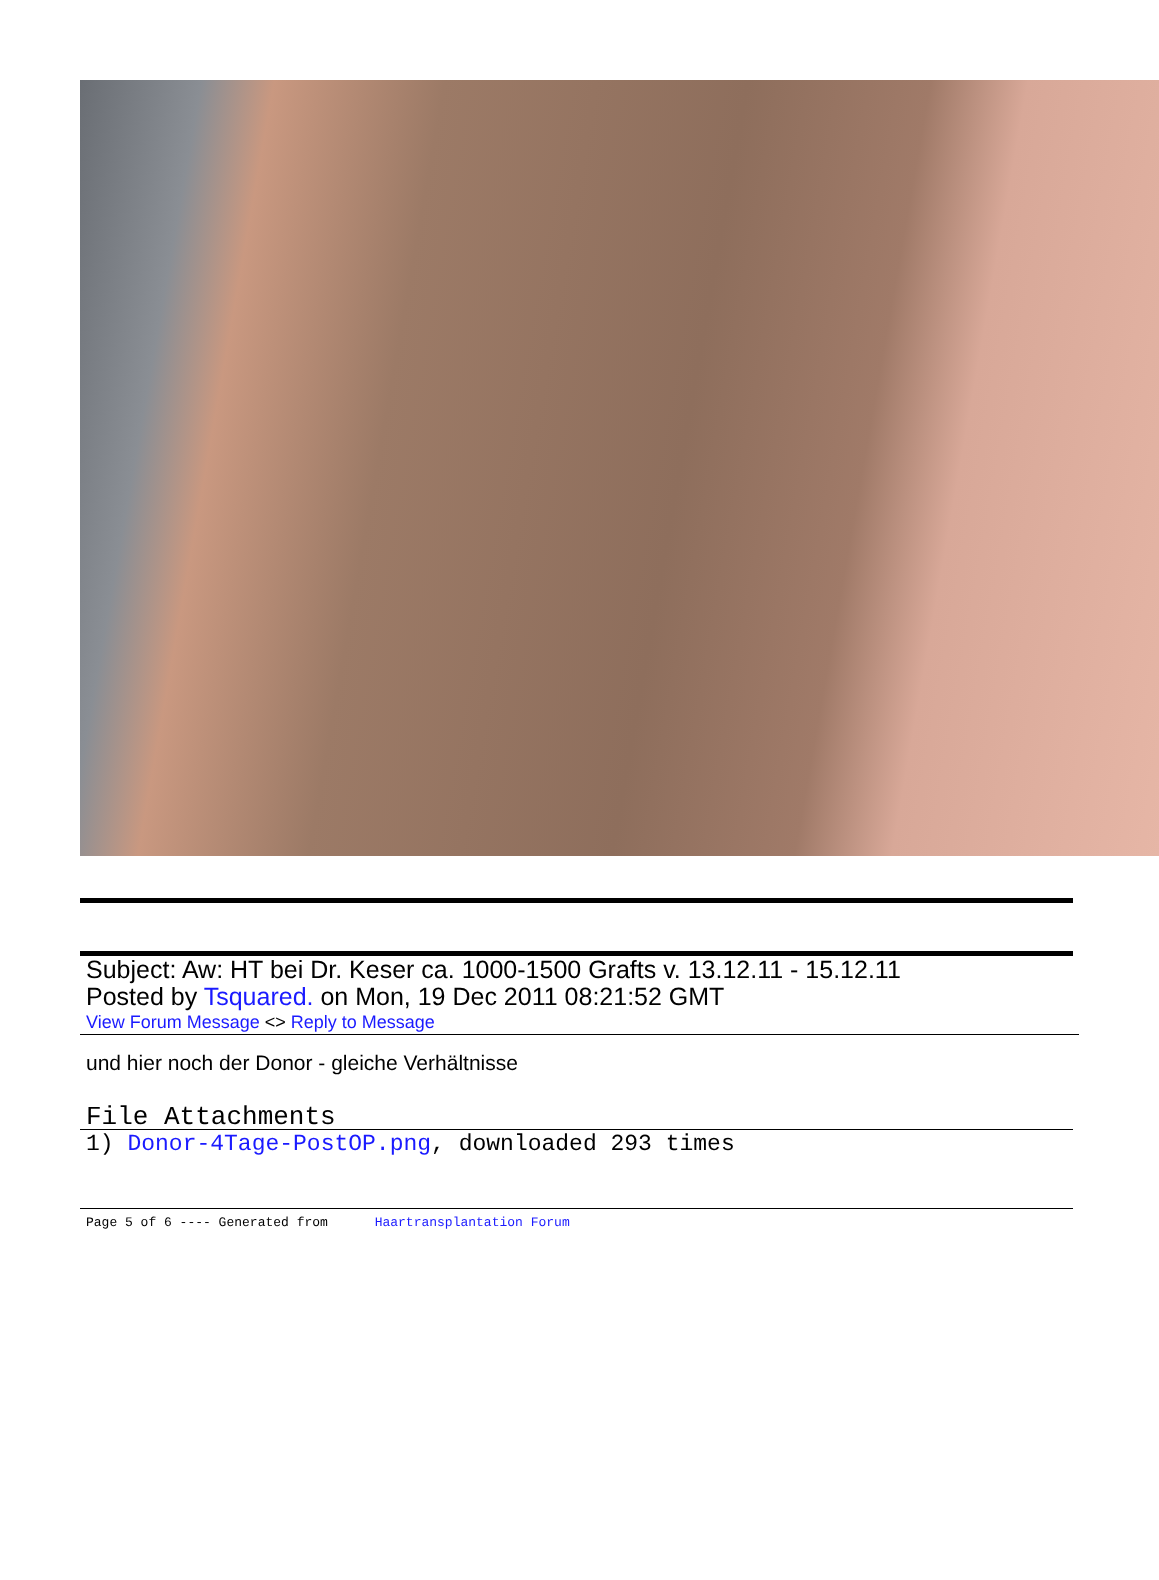Subject: Aw: HT bei Dr. Keser ca. 1000-1500 Grafts v. 13.12.11 - 15.12.11
Posted by Tsquared. on Mon, 19 Dec 2011 08:21:52 GMT
View Forum Message <> Reply to Message
und hier noch der Donor - gleiche Verhältnisse
File Attachments
1) Donor-4Tage-PostOP.png, downloaded 293 times
Page 5 of 6 ---- Generated from Haartransplantation Forum